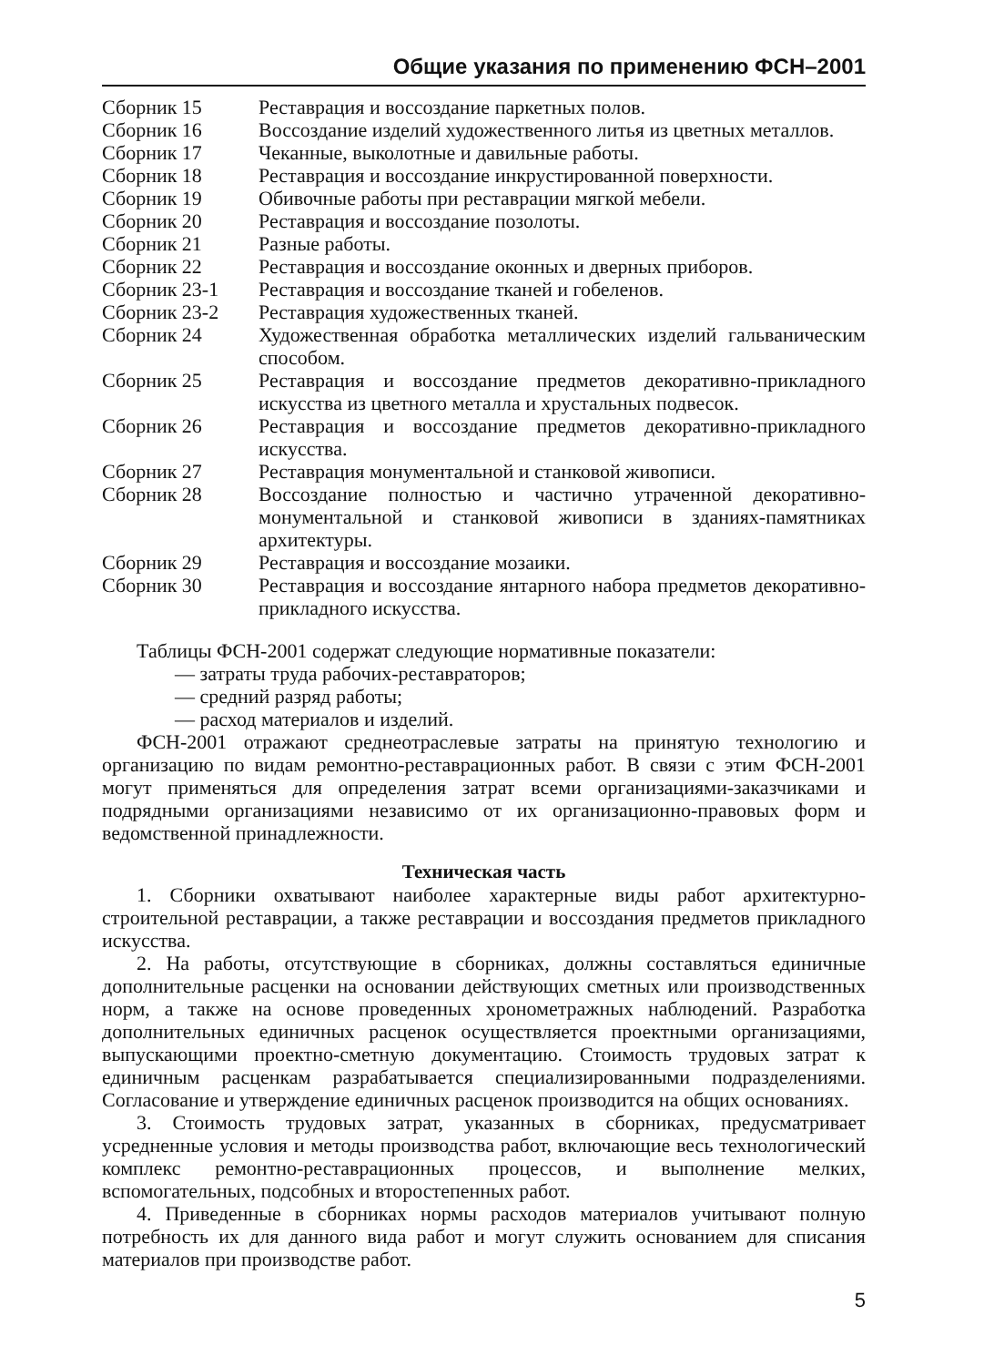Общие указания по применению ФСН–2001
| Сборник 15 | Реставрация и воссоздание паркетных полов. |
| Сборник 16 | Воссоздание изделий художественного литья из цветных металлов. |
| Сборник 17 | Чеканные, выколотные и давильные работы. |
| Сборник 18 | Реставрация и воссоздание инкрустированной поверхности. |
| Сборник 19 | Обивочные работы при реставрации мягкой мебели. |
| Сборник 20 | Реставрация и воссоздание позолоты. |
| Сборник 21 | Разные работы. |
| Сборник 22 | Реставрация и воссоздание оконных и дверных приборов. |
| Сборник 23-1 | Реставрация и воссоздание тканей и гобеленов. |
| Сборник 23-2 | Реставрация художественных тканей. |
| Сборник 24 | Художественная обработка металлических изделий гальваническим способом. |
| Сборник 25 | Реставрация и воссоздание предметов декоративно-прикладного искусства из цветного металла и хрустальных подвесок. |
| Сборник 26 | Реставрация и воссоздание предметов декоративно-прикладного искусства. |
| Сборник 27 | Реставрация монументальной и станковой живописи. |
| Сборник 28 | Воссоздание полностью и частично утраченной декоративно-монументальной и станковой живописи в зданиях-памятниках архитектуры. |
| Сборник 29 | Реставрация и воссоздание мозаики. |
| Сборник 30 | Реставрация и воссоздание янтарного набора предметов декоративно-прикладного искусства. |
Таблицы ФСН-2001 содержат следующие нормативные показатели:
— затраты труда рабочих-реставраторов;
— средний разряд работы;
— расход материалов и изделий.
ФСН-2001 отражают среднеотраслевые затраты на принятую технологию и организацию по видам ремонтно-реставрационных работ. В связи с этим ФСН-2001 могут применяться для определения затрат всеми организациями-заказчиками и подрядными организациями независимо от их организационно-правовых форм и ведомственной принадлежности.
Техническая часть
1. Сборники охватывают наиболее характерные виды работ архитектурно-строительной реставрации, а также реставрации и воссоздания предметов прикладного искусства.
2. На работы, отсутствующие в сборниках, должны составляться единичные дополнительные расценки на основании действующих сметных или производственных норм, а также на основе проведенных хронометражных наблюдений. Разработка дополнительных единичных расценок осуществляется проектными организациями, выпускающими проектно-сметную документацию. Стоимость трудовых затрат к единичным расценкам разрабатывается специализированными подразделениями. Согласование и утверждение единичных расценок производится на общих основаниях.
3. Стоимость трудовых затрат, указанных в сборниках, предусматривает усредненные условия и методы производства работ, включающие весь технологический комплекс ремонтно-реставрационных процессов, и выполнение мелких, вспомогательных, подсобных и второстепенных работ.
4. Приведенные в сборниках нормы расходов материалов учитывают полную потребность их для данного вида работ и могут служить основанием для списания материалов при производстве работ.
5